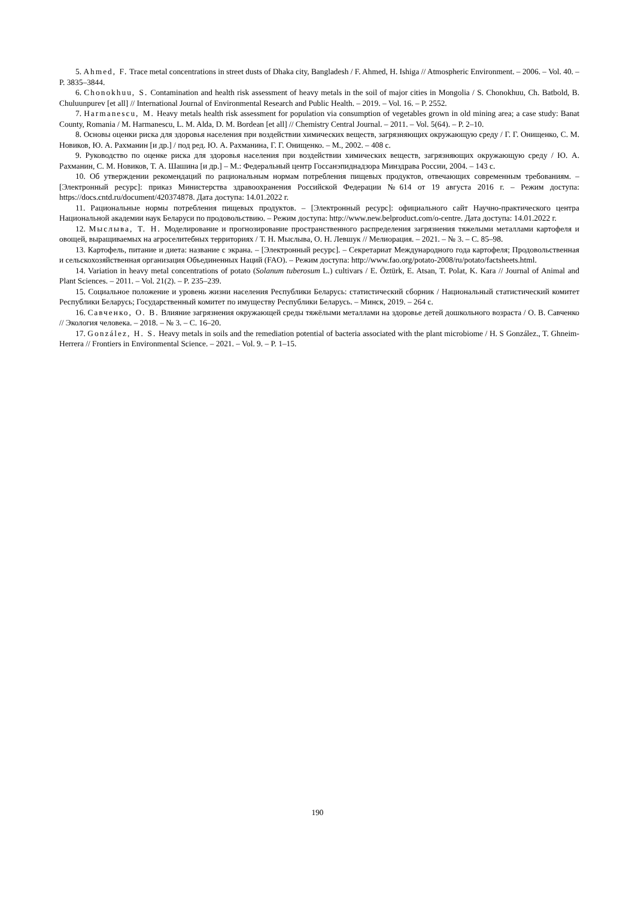5. Ahmed, F. Trace metal concentrations in street dusts of Dhaka city, Bangladesh / F. Ahmed, H. Ishiga // Atmospheric Environment. – 2006. – Vol. 40. – P. 3835–3844.
6. Chonokhuu, S. Contamination and health risk assessment of heavy metals in the soil of major cities in Mongolia / S. Chonokhuu, Ch. Batbold, B. Chuluunpurev [et all] // International Journal of Environmental Research and Public Health. – 2019. – Vol. 16. – P. 2552.
7. Harmanescu, M. Heavy metals health risk assessment for population via consumption of vegetables grown in old mining area; a case study: Banat County, Romania / M. Harmanescu, L. M. Alda, D. M. Bordean [et all] // Chemistry Central Journal. – 2011. – Vol. 5(64). – P. 2–10.
8. Основы оценки риска для здоровья населения при воздействии химических веществ, загрязняющих окружающую среду / Г. Г. Онищенко, С. М. Новиков, Ю. А. Рахманин [и др.] / под ред. Ю. А. Рахманина, Г. Г. Онищенко. – М., 2002. – 408 с.
9. Руководство по оценке риска для здоровья населения при воздействии химических веществ, загрязняющих окружающую среду / Ю. А. Рахманин, С. М. Новиков, Т. А. Шашина [и др.] – М.: Федеральный центр Госсанэпиднадзора Минздрава России, 2004. – 143 с.
10. Об утверждении рекомендаций по рациональным нормам потребления пищевых продуктов, отвечающих современным требованиям. – [Электронный ресурс]: приказ Министерства здравоохранения Российской Федерации №614 от 19 августа 2016 г. – Режим доступа: https://docs.cntd.ru/document/420374878. Дата доступа: 14.01.2022 г.
11. Рациональные нормы потребления пищевых продуктов. – [Электронный ресурс]: официального сайт Научно-практического центра Национальной академии наук Беларуси по продовольствию. – Режим доступа: http://www.new.belproduct.com/o-centre. Дата доступа: 14.01.2022 г.
12. Мыслыва, Т. Н. Моделирование и прогнозирование пространственного распределения загрязнения тяжелыми металлами картофеля и овощей, выращиваемых на агроселитебных территориях / Т. Н. Мыслыва, О. Н. Левшук // Мелиорация. – 2021. – № 3. – С. 85–98.
13. Картофель, питание и диета: название с экрана. – [Электронный ресурс]. – Секретариат Международного года картофеля; Продовольственная и сельскохозяйственная организация Объединенных Наций (FAO). – Режим доступа: http://www.fao.org/potato-2008/ru/potato/factsheets.html.
14. Variation in heavy metal concentrations of potato (Solanum tuberosum L.) cultivars / E. Öztürk, E. Atsan, T. Polat, K. Kara // Journal of Animal and Plant Sciences. – 2011. – Vol. 21(2). – P. 235–239.
15. Социальное положение и уровень жизни населения Республики Беларусь: статистический сборник / Национальный статистический комитет Республики Беларусь; Государственный комитет по имуществу Республики Беларусь. – Минск, 2019. – 264 с.
16. Савченко, О. В. Влияние загрязнения окружающей среды тяжёлыми металлами на здоровье детей дошкольного возраста / О. В. Савченко // Экология человека. – 2018. – № 3. – С. 16–20.
17. González, H. S. Heavy metals in soils and the remediation potential of bacteria associated with the plant microbiome / H. S González., T. Ghneim-Herrera // Frontiers in Environmental Science. – 2021. – Vol. 9. – P. 1–15.
190